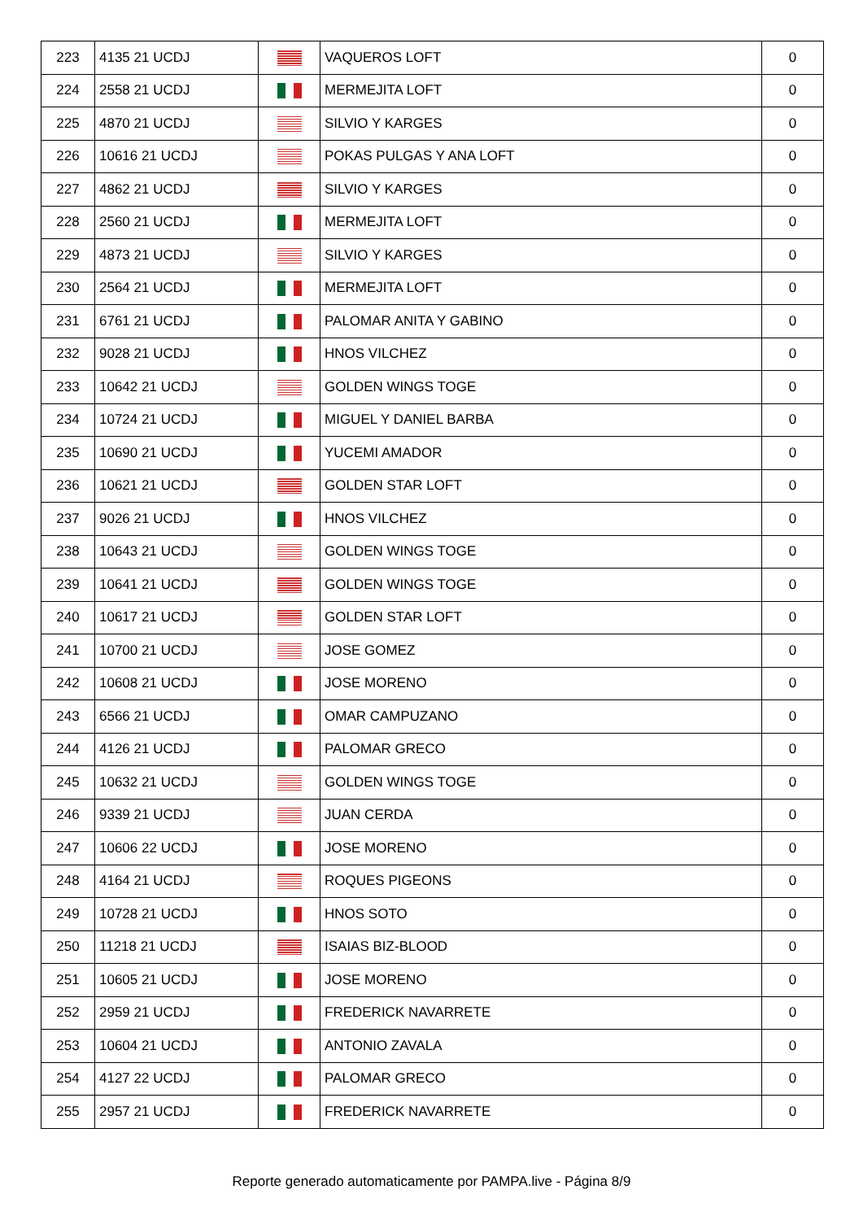| 223 | 4135 21 UCDJ | | VAQUEROS LOFT | 0 |
| 224 | 2558 21 UCDJ | | MERMEJITA LOFT | 0 |
| 225 | 4870 21 UCDJ | | SILVIO Y KARGES | 0 |
| 226 | 10616 21 UCDJ | | POKAS PULGAS Y ANA LOFT | 0 |
| 227 | 4862 21 UCDJ | | SILVIO Y KARGES | 0 |
| 228 | 2560 21 UCDJ | | MERMEJITA LOFT | 0 |
| 229 | 4873 21 UCDJ | | SILVIO Y KARGES | 0 |
| 230 | 2564 21 UCDJ | | MERMEJITA LOFT | 0 |
| 231 | 6761 21 UCDJ | | PALOMAR ANITA Y GABINO | 0 |
| 232 | 9028 21 UCDJ | | HNOS VILCHEZ | 0 |
| 233 | 10642 21 UCDJ | | GOLDEN WINGS TOGE | 0 |
| 234 | 10724 21 UCDJ | | MIGUEL Y DANIEL BARBA | 0 |
| 235 | 10690 21 UCDJ | | YUCEMI AMADOR | 0 |
| 236 | 10621 21 UCDJ | | GOLDEN STAR LOFT | 0 |
| 237 | 9026 21 UCDJ | | HNOS VILCHEZ | 0 |
| 238 | 10643 21 UCDJ | | GOLDEN WINGS TOGE | 0 |
| 239 | 10641 21 UCDJ | | GOLDEN WINGS TOGE | 0 |
| 240 | 10617 21 UCDJ | | GOLDEN STAR LOFT | 0 |
| 241 | 10700 21 UCDJ | | JOSE GOMEZ | 0 |
| 242 | 10608 21 UCDJ | | JOSE MORENO | 0 |
| 243 | 6566 21 UCDJ | | OMAR CAMPUZANO | 0 |
| 244 | 4126 21 UCDJ | | PALOMAR GRECO | 0 |
| 245 | 10632 21 UCDJ | | GOLDEN WINGS TOGE | 0 |
| 246 | 9339 21 UCDJ | | JUAN CERDA | 0 |
| 247 | 10606 22 UCDJ | | JOSE MORENO | 0 |
| 248 | 4164 21 UCDJ | | ROQUES PIGEONS | 0 |
| 249 | 10728 21 UCDJ | | HNOS SOTO | 0 |
| 250 | 11218 21 UCDJ | | ISAIAS BIZ-BLOOD | 0 |
| 251 | 10605 21 UCDJ | | JOSE MORENO | 0 |
| 252 | 2959 21 UCDJ | | FREDERICK NAVARRETE | 0 |
| 253 | 10604 21 UCDJ | | ANTONIO ZAVALA | 0 |
| 254 | 4127 22 UCDJ | | PALOMAR GRECO | 0 |
| 255 | 2957 21 UCDJ | | FREDERICK NAVARRETE | 0 |
Reporte generado automaticamente por PAMPA.live - Página 8/9